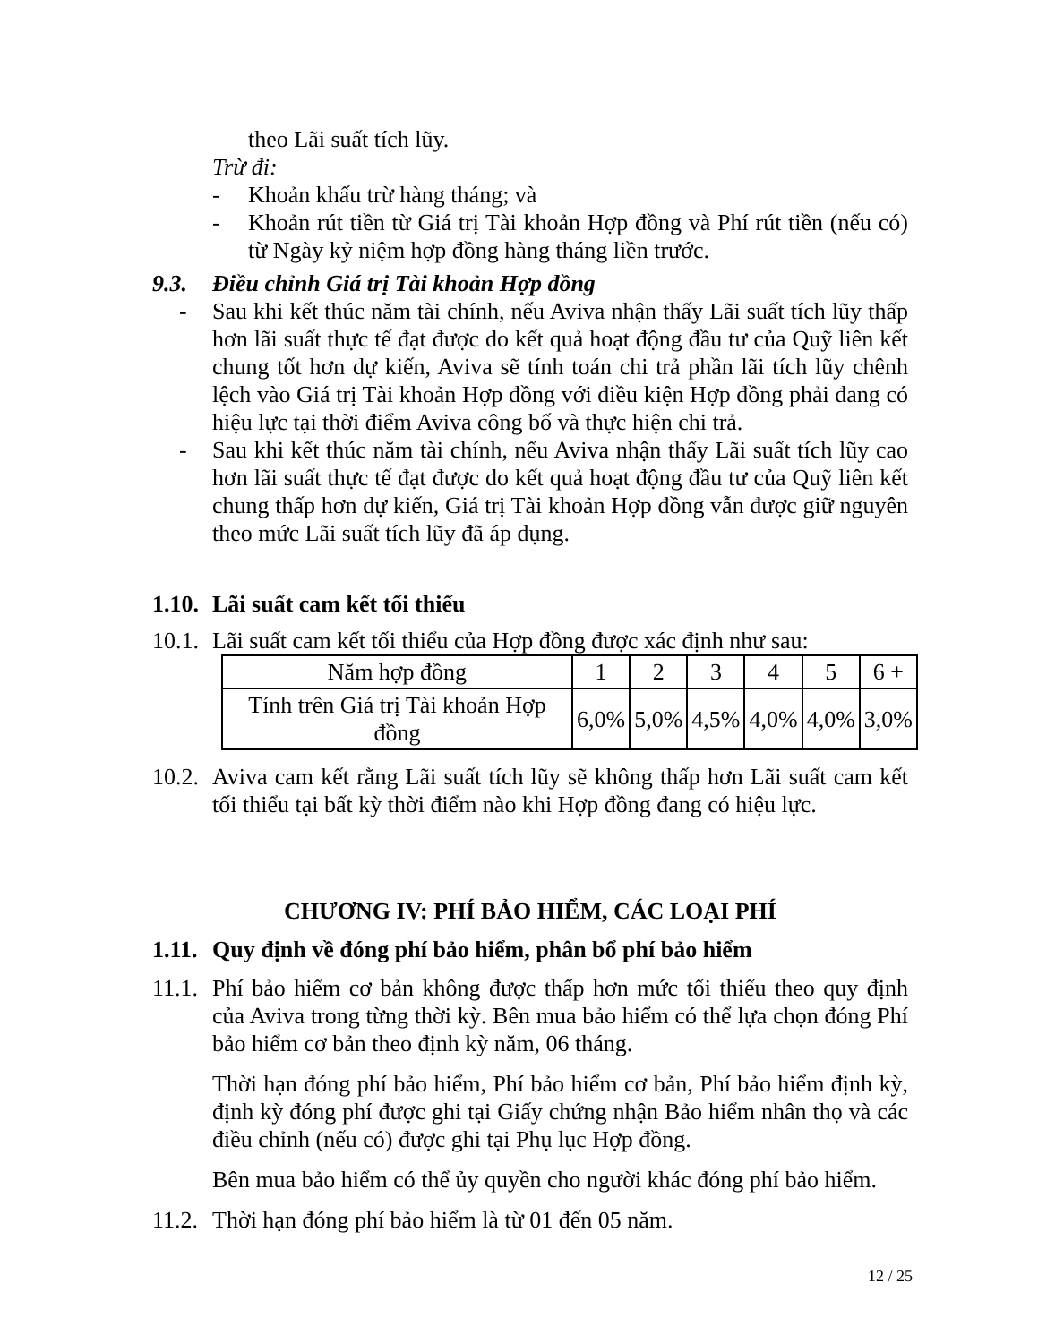theo Lãi suất tích lũy.
Trừ đi:
- Khoản khấu trừ hàng tháng; và
- Khoản rút tiền từ Giá trị Tài khoản Hợp đồng và Phí rút tiền (nếu có) từ Ngày kỷ niệm hợp đồng hàng tháng liền trước.
9.3. Điều chỉnh Giá trị Tài khoản Hợp đồng
- Sau khi kết thúc năm tài chính, nếu Aviva nhận thấy Lãi suất tích lũy thấp hơn lãi suất thực tế đạt được do kết quả hoạt động đầu tư của Quỹ liên kết chung tốt hơn dự kiến, Aviva sẽ tính toán chi trả phần lãi tích lũy chênh lệch vào Giá trị Tài khoản Hợp đồng với điều kiện Hợp đồng phải đang có hiệu lực tại thời điểm Aviva công bố và thực hiện chi trả.
- Sau khi kết thúc năm tài chính, nếu Aviva nhận thấy Lãi suất tích lũy cao hơn lãi suất thực tế đạt được do kết quả hoạt động đầu tư của Quỹ liên kết chung thấp hơn dự kiến, Giá trị Tài khoản Hợp đồng vẫn được giữ nguyên theo mức Lãi suất tích lũy đã áp dụng.
1.10. Lãi suất cam kết tối thiểu
10.1.
Lãi suất cam kết tối thiểu của Hợp đồng được xác định như sau:
| Năm hợp đồng | 1 | 2 | 3 | 4 | 5 | 6 + |
| Tính trên Giá trị Tài khoản Hợp đồng | 6,0% | 5,0% | 4,5% | 4,0% | 4,0% | 3,0% |
10.2.
Aviva cam kết rằng Lãi suất tích lũy sẽ không thấp hơn Lãi suất cam kết tối thiểu tại bất kỳ thời điểm nào khi Hợp đồng đang có hiệu lực.
CHƯƠNG IV: PHÍ BẢO HIỂM, CÁC LOẠI PHÍ
1.11. Quy định về đóng phí bảo hiểm, phân bổ phí bảo hiểm
11.1.
Phí bảo hiểm cơ bản không được thấp hơn mức tối thiểu theo quy định của Aviva trong từng thời kỳ. Bên mua bảo hiểm có thể lựa chọn đóng Phí bảo hiểm cơ bản theo định kỳ năm, 06 tháng.
Thời hạn đóng phí bảo hiểm, Phí bảo hiểm cơ bản, Phí bảo hiểm định kỳ, định kỳ đóng phí được ghi tại Giấy chứng nhận Bảo hiểm nhân thọ và các điều chỉnh (nếu có) được ghi tại Phụ lục Hợp đồng.
Bên mua bảo hiểm có thể ủy quyền cho người khác đóng phí bảo hiểm.
11.2.
Thời hạn đóng phí bảo hiểm là từ 01 đến 05 năm.
12 / 25